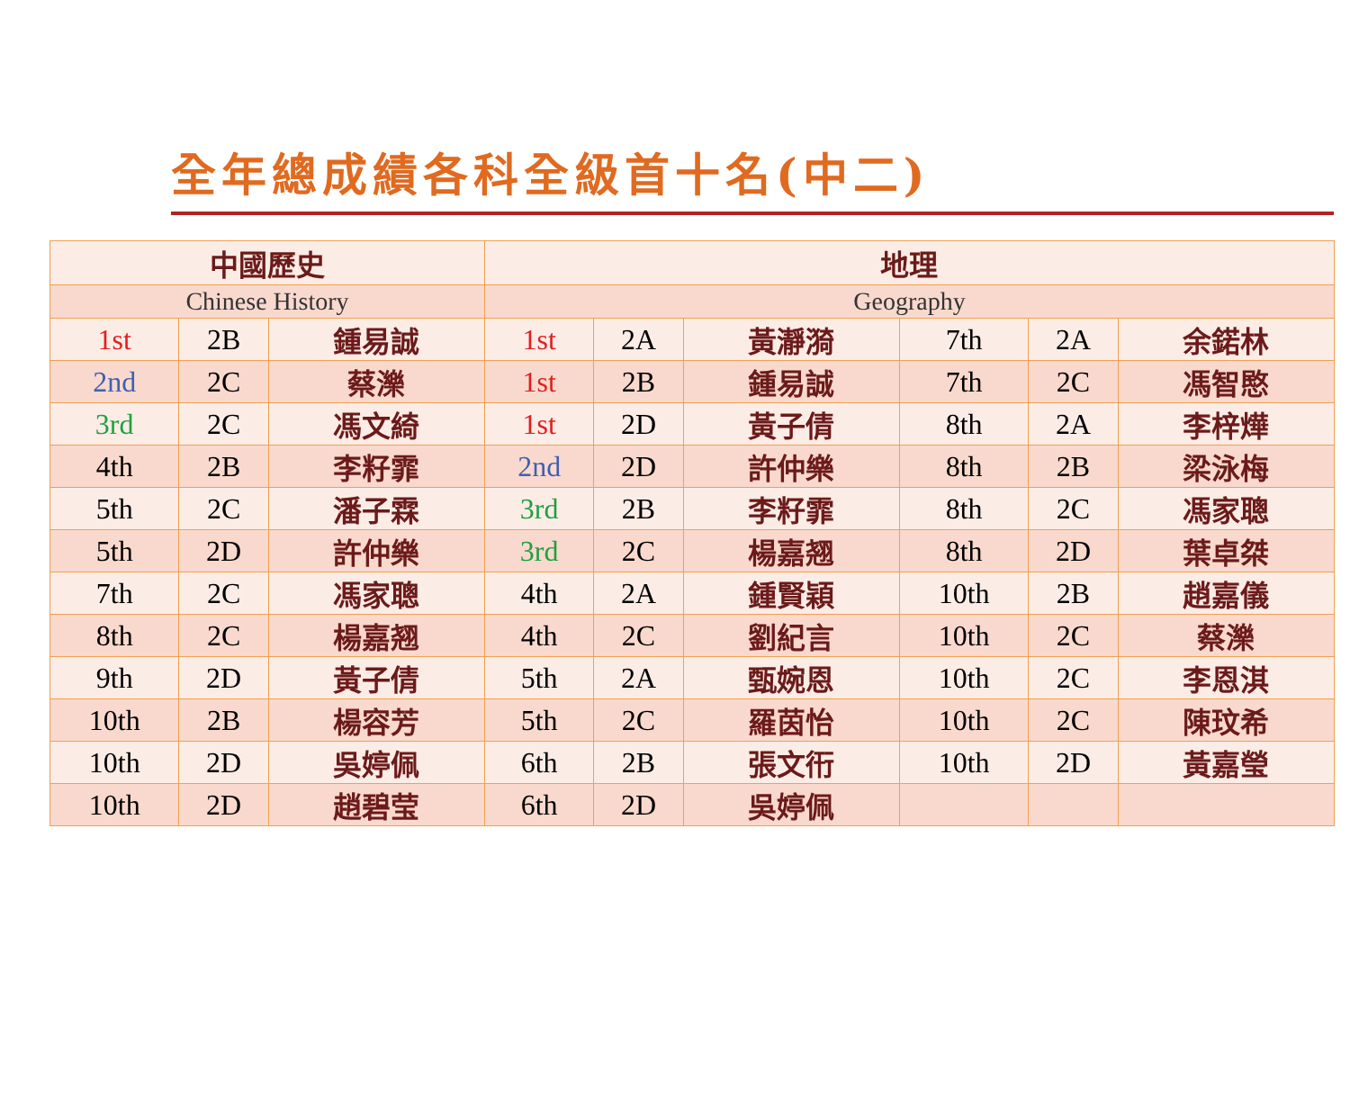全年總成績各科全級首十名(中二)
| 中國歷史 | | | 地理 | | | | | |
| --- | --- | --- | --- | --- | --- | --- | --- | --- |
| Chinese History | | | Geography | | | | | |
| 1st | 2B | 鍾易誠 | 1st | 2A | 黃瀞漪 | 7th | 2A | 余鍩林 |
| 2nd | 2C | 蔡濼 | 1st | 2B | 鍾易誠 | 7th | 2C | 馮智愍 |
| 3rd | 2C | 馮文綺 | 1st | 2D | 黃子倩 | 8th | 2A | 李梓燁 |
| 4th | 2B | 李籽霏 | 2nd | 2D | 許仲樂 | 8th | 2B | 梁泳梅 |
| 5th | 2C | 潘子霖 | 3rd | 2B | 李籽霏 | 8th | 2C | 馮家聰 |
| 5th | 2D | 許仲樂 | 3rd | 2C | 楊嘉翘 | 8th | 2D | 葉卓桀 |
| 7th | 2C | 馮家聰 | 4th | 2A | 鍾賢穎 | 10th | 2B | 趙嘉儀 |
| 8th | 2C | 楊嘉翘 | 4th | 2C | 劉紀言 | 10th | 2C | 蔡濼 |
| 9th | 2D | 黃子倩 | 5th | 2A | 甄婉恩 | 10th | 2C | 李恩淇 |
| 10th | 2B | 楊容芳 | 5th | 2C | 羅茵怡 | 10th | 2C | 陳玟希 |
| 10th | 2D | 吳婷佩 | 6th | 2B | 張文衎 | 10th | 2D | 黃嘉瑩 |
| 10th | 2D | 趙碧莹 | 6th | 2D | 吳婷佩 | | | |